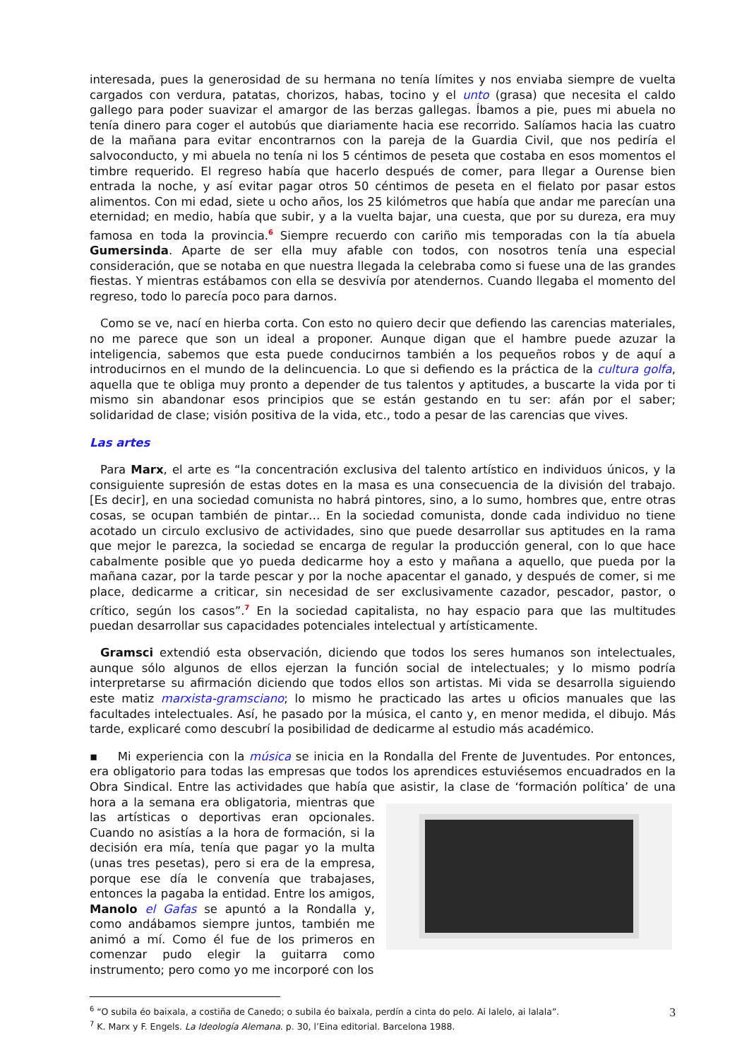interesada, pues la generosidad de su hermana no tenía límites y nos enviaba siempre de vuelta cargados con verdura, patatas, chorizos, habas, tocino y el unto (grasa) que necesita el caldo gallego para poder suavizar el amargor de las berzas gallegas. Íbamos a pie, pues mi abuela no tenía dinero para coger el autobús que diariamente hacia ese recorrido. Salíamos hacia las cuatro de la mañana para evitar encontrarnos con la pareja de la Guardia Civil, que nos pediría el salvoconducto, y mi abuela no tenía ni los 5 céntimos de peseta que costaba en esos momentos el timbre requerido. El regreso había que hacerlo después de comer, para llegar a Ourense bien entrada la noche, y así evitar pagar otros 50 céntimos de peseta en el fielato por pasar estos alimentos. Con mi edad, siete u ocho años, los 25 kilómetros que había que andar me parecían una eternidad; en medio, había que subir, y a la vuelta bajar, una cuesta, que por su dureza, era muy famosa en toda la provincia.<sup>6</sup> Siempre recuerdo con cariño mis temporadas con la tía abuela Gumersinda. Aparte de ser ella muy afable con todos, con nosotros tenía una especial consideración, que se notaba en que nuestra llegada la celebraba como si fuese una de las grandes fiestas. Y mientras estábamos con ella se desvivía por atendernos. Cuando llegaba el momento del regreso, todo lo parecía poco para darnos.
Como se ve, nací en hierba corta. Con esto no quiero decir que defiendo las carencias materiales, no me parece que son un ideal a proponer. Aunque digan que el hambre puede azuzar la inteligencia, sabemos que esta puede conducirnos también a los pequeños robos y de aquí a introducirnos en el mundo de la delincuencia. Lo que si defiendo es la práctica de la cultura golfa, aquella que te obliga muy pronto a depender de tus talentos y aptitudes, a buscarte la vida por ti mismo sin abandonar esos principios que se están gestando en tu ser: afán por el saber; solidaridad de clase; visión positiva de la vida, etc., todo a pesar de las carencias que vives.
Las artes
Para Marx, el arte es “la concentración exclusiva del talento artístico en individuos únicos, y la consiguiente supresión de estas dotes en la masa es una consecuencia de la división del trabajo. [Es decir], en una sociedad comunista no habrá pintores, sino, a lo sumo, hombres que, entre otras cosas, se ocupan también de pintar… En la sociedad comunista, donde cada individuo no tiene acotado un circulo exclusivo de actividades, sino que puede desarrollar sus aptitudes en la rama que mejor le parezca, la sociedad se encarga de regular la producción general, con lo que hace cabalmente posible que yo pueda dedicarme hoy a esto y mañana a aquello, que pueda por la mañana cazar, por la tarde pescar y por la noche apacentar el ganado, y después de comer, si me place, dedicarme a criticar, sin necesidad de ser exclusivamente cazador, pescador, pastor, o crítico, según los casos”.<sup>7</sup> En la sociedad capitalista, no hay espacio para que las multitudes puedan desarrollar sus capacidades potenciales intelectual y artísticamente.
Gramsci extendió esta observación, diciendo que todos los seres humanos son intelectuales, aunque sólo algunos de ellos ejerzan la función social de intelectuales; y lo mismo podría interpretarse su afirmación diciendo que todos ellos son artistas. Mi vida se desarrolla siguiendo este matiz marxista-gramsciano; lo mismo he practicado las artes u oficios manuales que las facultades intelectuales. Así, he pasado por la música, el canto y, en menor medida, el dibujo. Más tarde, explicaré como descubrí la posibilidad de dedicarme al estudio más académico.
▪ Mi experiencia con la música se inicia en la Rondalla del Frente de Juventudes. Por entonces, era obligatorio para todas las empresas que todos los aprendices estuviésemos encuadrados en la Obra Sindical. Entre las actividades que había que asistir, la clase de ‘formación política’ de una hora a la semana era obligatoria, mientras que las artísticas o deportivas eran opcionales. Cuando no asistías a la hora de formación, si la decisión era mía, tenía que pagar yo la multa (unas tres pesetas), pero si era de la empresa, porque ese día le convenía que trabajases, entonces la pagaba la entidad. Entre los amigos, Manolo el Gafas se apuntó a la Rondalla y, como andábamos siempre juntos, también me animó a mí. Como él fue de los primeros en comenzar pudo elegir la guitarra como instrumento; pero como yo me incorporé con los
<sup>6</sup> “O subila éo baixala, a costiña de Canedo; o subila éo baixala, perdín a cinta do pelo. Ai lalelo, ai lalala”.
<sup>7</sup> K. Marx y F. Engels. La Ideología Alemana. p. 30, l’Eina editorial. Barcelona 1988.
3